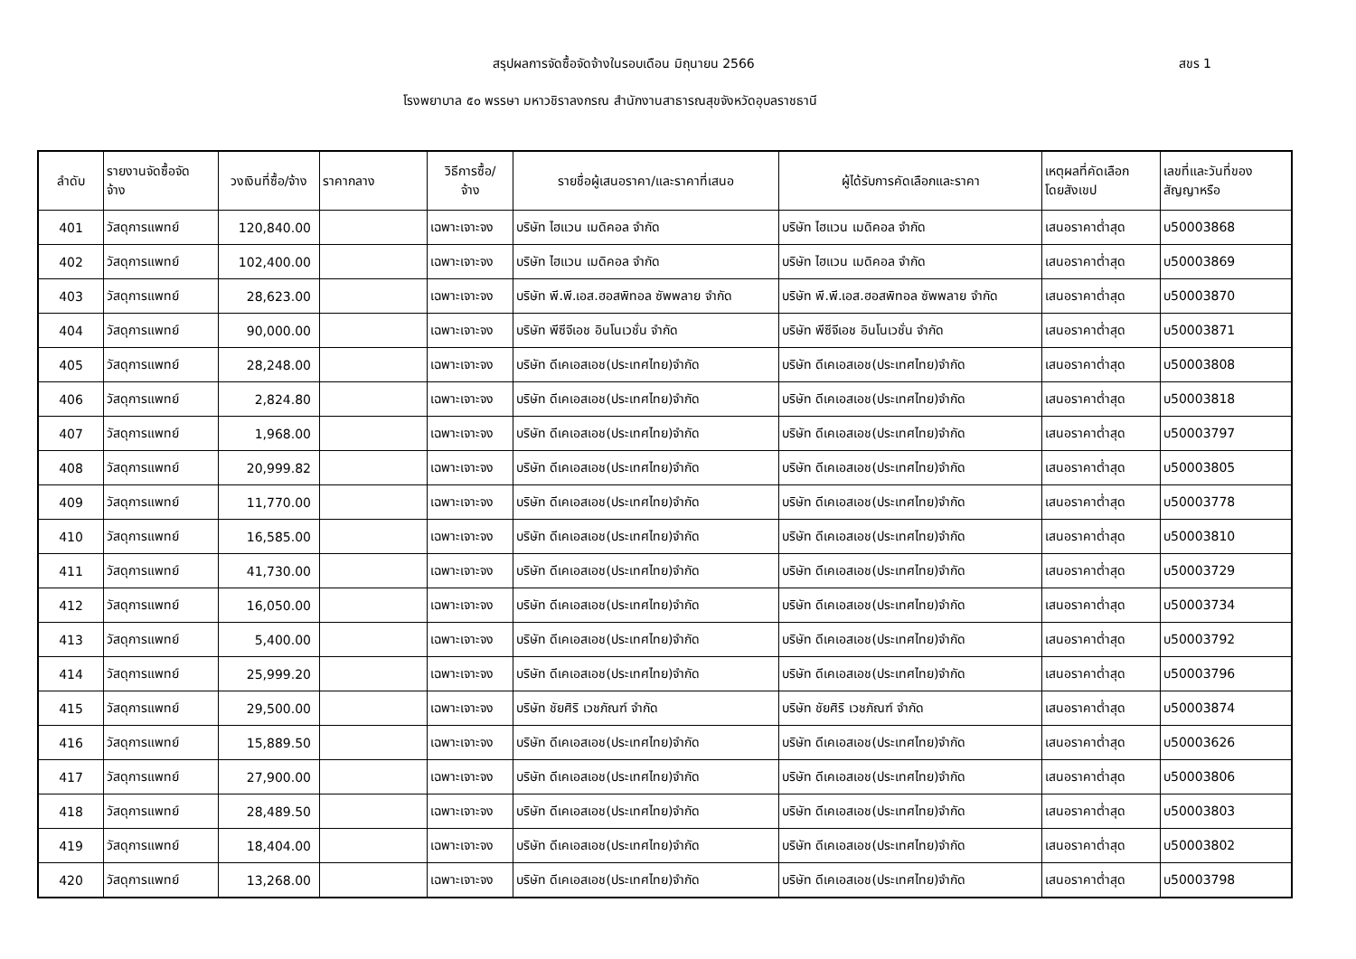สรุปผลการจัดซื้อจัดจ้างในรอบเดือน มิถุนายน 2566
สขร 1
โรงพยาบาล ๕๐ พรรษา มหาวชิราลงกรณ สำนักงานสาธารณสุขจังหวัดอุบลราชธานี
| ลำดับ | รายงานจัดซื้อจัด จ้าง | วงเงินที่ซื้อ/จ้าง | ราคากลาง | วิธีการซื้อ/ จ้าง | รายชื่อผู้เสนอราคา/และราคาที่เสนอ | ผู้ได้รับการคัดเลือกและราคา | เหตุผลที่คัดเลือก โดยสังเขป | เลขที่และวันที่ของ สัญญาหรือ |
| --- | --- | --- | --- | --- | --- | --- | --- | --- |
| 401 | วัสดุการแพทย์ | 120,840.00 | | เฉพาะเจาะจง | บริษัท ไฮแวน เมดิคอล จำกัด | บริษัท ไฮแวน เมดิคอล จำกัด | เสนอราคาต่ำสุด | บ50003868 |
| 402 | วัสดุการแพทย์ | 102,400.00 | | เฉพาะเจาะจง | บริษัท ไฮแวน เมดิคอล จำกัด | บริษัท ไฮแวน เมดิคอล จำกัด | เสนอราคาต่ำสุด | บ50003869 |
| 403 | วัสดุการแพทย์ | 28,623.00 | | เฉพาะเจาะจง | บริษัท พี.พี.เอส.ฮอสพิทอล ซัพพลาย จำกัด | บริษัท พี.พี.เอส.ฮอสพิทอล ซัพพลาย จำกัด | เสนอราคาต่ำสุด | บ50003870 |
| 404 | วัสดุการแพทย์ | 90,000.00 | | เฉพาะเจาะจง | บริษัท พีซีจีเอช อินโนเวชั่น จำกัด | บริษัท พีซีจีเอช อินโนเวชั่น จำกัด | เสนอราคาต่ำสุด | บ50003871 |
| 405 | วัสดุการแพทย์ | 28,248.00 | | เฉพาะเจาะจง | บริษัท ดีเคเอสเอช(ประเทศไทย)จำกัด | บริษัท ดีเคเอสเอช(ประเทศไทย)จำกัด | เสนอราคาต่ำสุด | บ50003808 |
| 406 | วัสดุการแพทย์ | 2,824.80 | | เฉพาะเจาะจง | บริษัท ดีเคเอสเอช(ประเทศไทย)จำกัด | บริษัท ดีเคเอสเอช(ประเทศไทย)จำกัด | เสนอราคาต่ำสุด | บ50003818 |
| 407 | วัสดุการแพทย์ | 1,968.00 | | เฉพาะเจาะจง | บริษัท ดีเคเอสเอช(ประเทศไทย)จำกัด | บริษัท ดีเคเอสเอช(ประเทศไทย)จำกัด | เสนอราคาต่ำสุด | บ50003797 |
| 408 | วัสดุการแพทย์ | 20,999.82 | | เฉพาะเจาะจง | บริษัท ดีเคเอสเอช(ประเทศไทย)จำกัด | บริษัท ดีเคเอสเอช(ประเทศไทย)จำกัด | เสนอราคาต่ำสุด | บ50003805 |
| 409 | วัสดุการแพทย์ | 11,770.00 | | เฉพาะเจาะจง | บริษัท ดีเคเอสเอช(ประเทศไทย)จำกัด | บริษัท ดีเคเอสเอช(ประเทศไทย)จำกัด | เสนอราคาต่ำสุด | บ50003778 |
| 410 | วัสดุการแพทย์ | 16,585.00 | | เฉพาะเจาะจง | บริษัท ดีเคเอสเอช(ประเทศไทย)จำกัด | บริษัท ดีเคเอสเอช(ประเทศไทย)จำกัด | เสนอราคาต่ำสุด | บ50003810 |
| 411 | วัสดุการแพทย์ | 41,730.00 | | เฉพาะเจาะจง | บริษัท ดีเคเอสเอช(ประเทศไทย)จำกัด | บริษัท ดีเคเอสเอช(ประเทศไทย)จำกัด | เสนอราคาต่ำสุด | บ50003729 |
| 412 | วัสดุการแพทย์ | 16,050.00 | | เฉพาะเจาะจง | บริษัท ดีเคเอสเอช(ประเทศไทย)จำกัด | บริษัท ดีเคเอสเอช(ประเทศไทย)จำกัด | เสนอราคาต่ำสุด | บ50003734 |
| 413 | วัสดุการแพทย์ | 5,400.00 | | เฉพาะเจาะจง | บริษัท ดีเคเอสเอช(ประเทศไทย)จำกัด | บริษัท ดีเคเอสเอช(ประเทศไทย)จำกัด | เสนอราคาต่ำสุด | บ50003792 |
| 414 | วัสดุการแพทย์ | 25,999.20 | | เฉพาะเจาะจง | บริษัท ดีเคเอสเอช(ประเทศไทย)จำกัด | บริษัท ดีเคเอสเอช(ประเทศไทย)จำกัด | เสนอราคาต่ำสุด | บ50003796 |
| 415 | วัสดุการแพทย์ | 29,500.00 | | เฉพาะเจาะจง | บริษัท ชัยศิริ เวชภัณฑ์ จำกัด | บริษัท ชัยศิริ เวชภัณฑ์ จำกัด | เสนอราคาต่ำสุด | บ50003874 |
| 416 | วัสดุการแพทย์ | 15,889.50 | | เฉพาะเจาะจง | บริษัท ดีเคเอสเอช(ประเทศไทย)จำกัด | บริษัท ดีเคเอสเอช(ประเทศไทย)จำกัด | เสนอราคาต่ำสุด | บ50003626 |
| 417 | วัสดุการแพทย์ | 27,900.00 | | เฉพาะเจาะจง | บริษัท ดีเคเอสเอช(ประเทศไทย)จำกัด | บริษัท ดีเคเอสเอช(ประเทศไทย)จำกัด | เสนอราคาต่ำสุด | บ50003806 |
| 418 | วัสดุการแพทย์ | 28,489.50 | | เฉพาะเจาะจง | บริษัท ดีเคเอสเอช(ประเทศไทย)จำกัด | บริษัท ดีเคเอสเอช(ประเทศไทย)จำกัด | เสนอราคาต่ำสุด | บ50003803 |
| 419 | วัสดุการแพทย์ | 18,404.00 | | เฉพาะเจาะจง | บริษัท ดีเคเอสเอช(ประเทศไทย)จำกัด | บริษัท ดีเคเอสเอช(ประเทศไทย)จำกัด | เสนอราคาต่ำสุด | บ50003802 |
| 420 | วัสดุการแพทย์ | 13,268.00 | | เฉพาะเจาะจง | บริษัท ดีเคเอสเอช(ประเทศไทย)จำกัด | บริษัท ดีเคเอสเอช(ประเทศไทย)จำกัด | เสนอราคาต่ำสุด | บ50003798 |